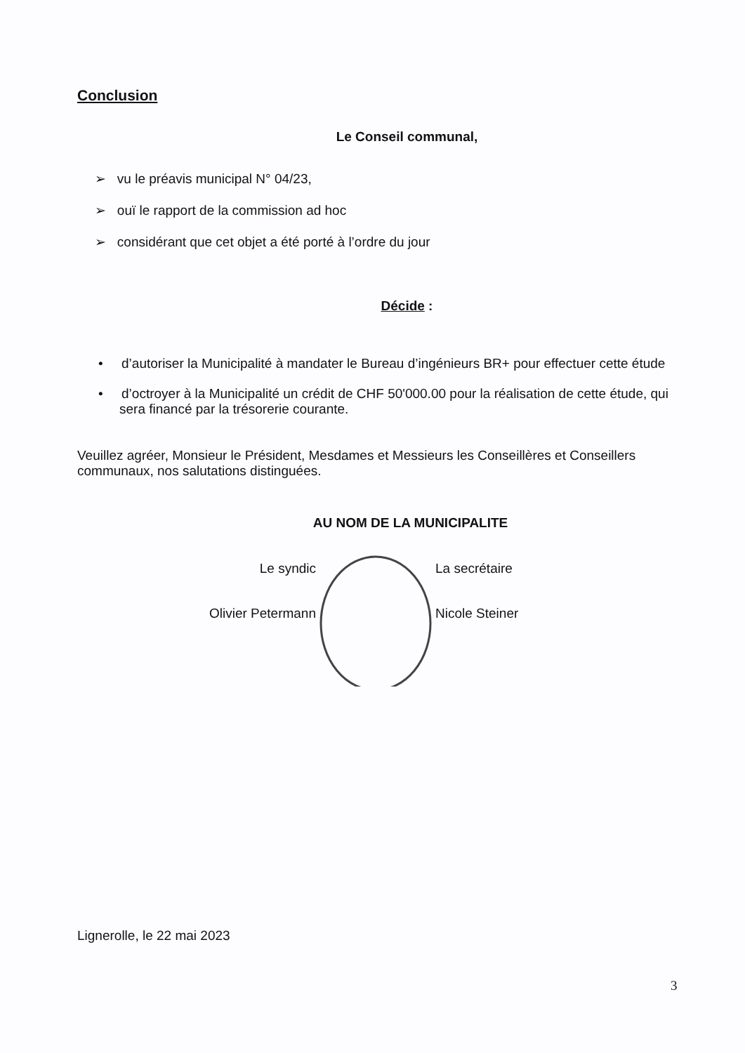Conclusion
Le Conseil communal,
➢ vu le préavis municipal N° 04/23,
➢ ouï le rapport de la commission ad hoc
➢ considérant que cet objet a été porté à l’ordre du jour
Décide :
• d’autoriser la Municipalité à mandater le Bureau d’ingénieurs BR+ pour effectuer cette étude
• d’octroyer à la Municipalité un crédit de CHF 50'000.00 pour la réalisation de cette étude, qui sera financé par la trésorerie courante.
Veuillez agréer, Monsieur le Président, Mesdames et Messieurs les Conseillères et Conseillers communaux, nos salutations distinguées.
AU NOM DE LA MUNICIPALITE
Le syndic
Olivier Petermann
La secrétaire
Nicole Steiner
Lignerolle, le 22 mai 2023
3